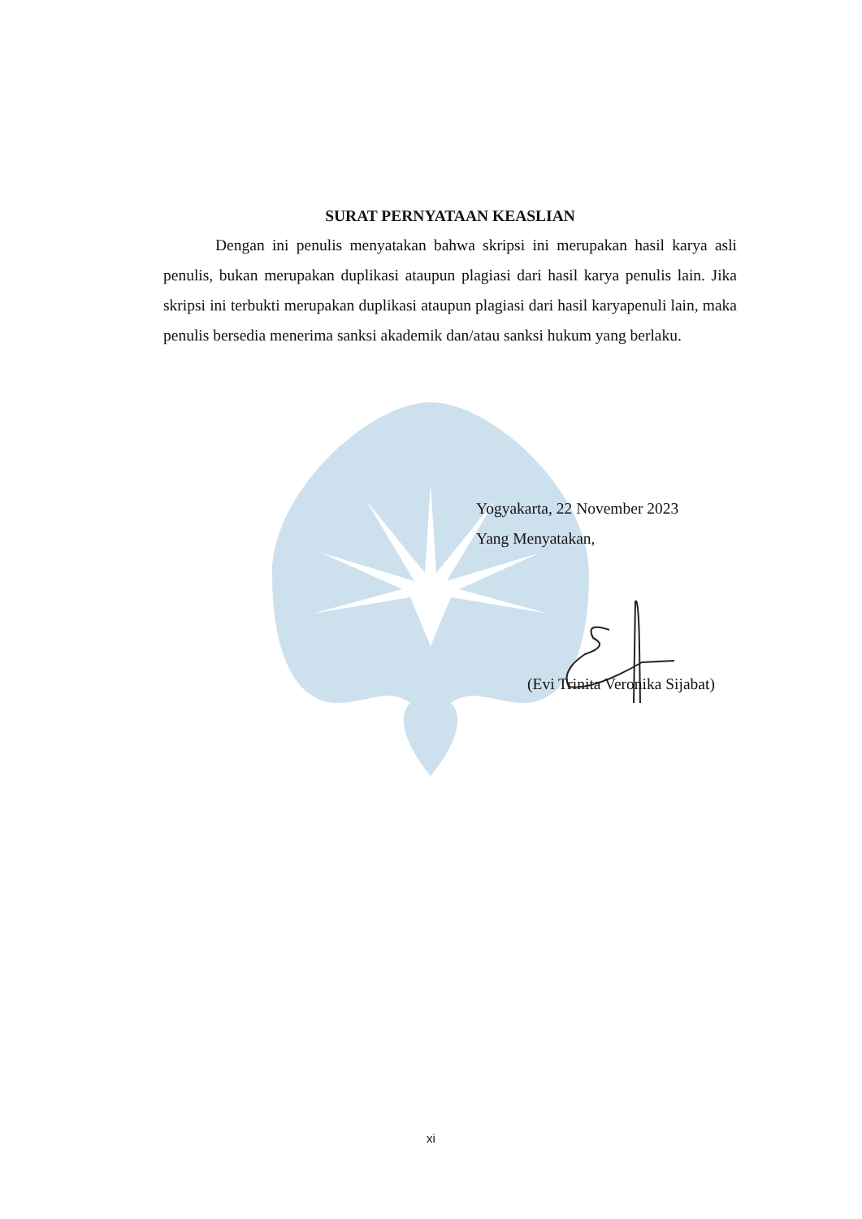SURAT PERNYATAAN KEASLIAN
Dengan ini penulis menyatakan bahwa skripsi ini merupakan hasil karya asli penulis, bukan merupakan duplikasi ataupun plagiasi dari hasil karya penulis lain. Jika skripsi ini terbukti merupakan duplikasi ataupun plagiasi dari hasil karyapenuli lain, maka penulis bersedia menerima sanksi akademik dan/atau sanksi hukum yang berlaku.
Yogyakarta, 22 November 2023
Yang Menyatakan,
(Evi Trinita Veronika Sijabat)
xi